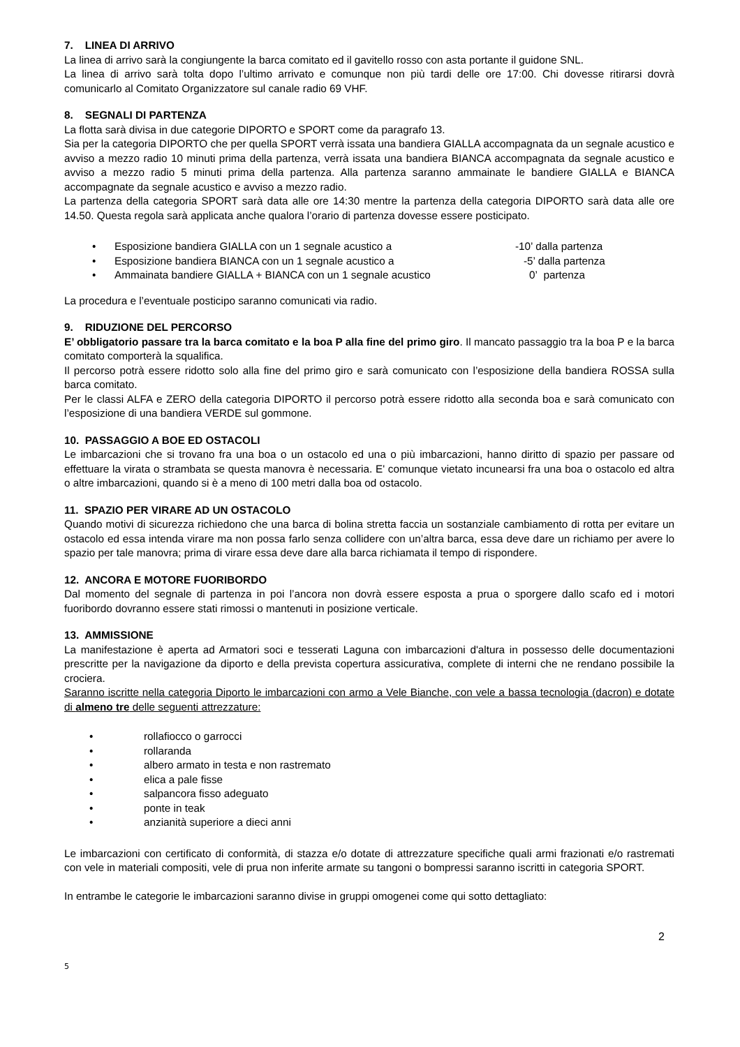7. LINEA DI ARRIVO
La linea di arrivo sarà la congiungente la barca comitato ed il gavitello rosso con asta portante il guidone SNL.
La linea di arrivo sarà tolta dopo l’ultimo arrivato e comunque non più tardi delle ore 17:00. Chi dovesse ritirarsi dovrà comunicarlo al Comitato Organizzatore sul canale radio 69 VHF.
8. SEGNALI DI PARTENZA
La flotta sarà divisa in due categorie DIPORTO e SPORT come da paragrafo 13.
Sia per la categoria DIPORTO che per quella SPORT verrà issata una bandiera GIALLA accompagnata da un segnale acustico e avviso a mezzo radio 10 minuti prima della partenza, verrà issata una bandiera BIANCA accompagnata da segnale acustico e avviso a mezzo radio 5 minuti prima della partenza. Alla partenza saranno ammainate le bandiere GIALLA e BIANCA accompagnate da segnale acustico e avviso a mezzo radio.
La partenza della categoria SPORT sarà data alle ore 14:30 mentre la partenza della categoria DIPORTO sarà data alle ore 14.50. Questa regola sarà applicata anche qualora l’orario di partenza dovesse essere posticipato.
• Esposizione bandiera GIALLA con un 1 segnale acustico a -10’ dalla partenza
• Esposizione bandiera BIANCA con un 1 segnale acustico a -5’ dalla partenza
• Ammainata bandiere GIALLA + BIANCA con un 1 segnale acustico 0’ partenza
La procedura e l’eventuale posticipo saranno comunicati via radio.
9. RIDUZIONE DEL PERCORSO
E’ obbligatorio passare tra la barca comitato e la boa P alla fine del primo giro. Il mancato passaggio tra la boa P e la barca comitato comporterà la squalifica.
Il percorso potrà essere ridotto solo alla fine del primo giro e sarà comunicato con l’esposizione della bandiera ROSSA sulla barca comitato.
Per le classi ALFA e ZERO della categoria DIPORTO il percorso potrà essere ridotto alla seconda boa e sarà comunicato con l’esposizione di una bandiera VERDE sul gommone.
10. PASSAGGIO A BOE ED OSTACOLI
Le imbarcazioni che si trovano fra una boa o un ostacolo ed una o più imbarcazioni, hanno diritto di spazio per passare od effettuare la virata o strambata se questa manovra è necessaria. E' comunque vietato incunearsi fra una boa o ostacolo ed altra o altre imbarcazioni, quando si è a meno di 100 metri dalla boa od ostacolo.
11. SPAZIO PER VIRARE AD UN OSTACOLO
Quando motivi di sicurezza richiedono che una barca di bolina stretta faccia un sostanziale cambiamento di rotta per evitare un ostacolo ed essa intenda virare ma non possa farlo senza collidere con un’altra barca, essa deve dare un richiamo per avere lo spazio per tale manovra; prima di virare essa deve dare alla barca richiamata il tempo di rispondere.
12. ANCORA E MOTORE FUORIBORDO
Dal momento del segnale di partenza in poi l’ancora non dovrà essere esposta a prua o sporgere dallo scafo ed i motori fuoribordo dovranno essere stati rimossi o mantenuti in posizione verticale.
13. AMMISSIONE
La manifestazione è aperta ad Armatori soci e tesserati Laguna con imbarcazioni d'altura in possesso delle documentazioni prescritte per la navigazione da diporto e della prevista copertura assicurativa, complete di interni che ne rendano possibile la crociera.
Saranno iscritte nella categoria Diporto le imbarcazioni con armo a Vele Bianche, con vele a bassa tecnologia (dacron) e dotate di almeno tre delle seguenti attrezzature:
• rollafiocco o garrocci
• rollaranda
• albero armato in testa e non rastremato
• elica a pale fisse
• salpancora fisso adeguato
• ponte in teak
• anzianità superiore a dieci anni
Le imbarcazioni con certificato di conformità, di stazza e/o dotate di attrezzature specifiche quali armi frazionati e/o rastremati con vele in materiali compositi, vele di prua non inferite armate su tangoni o bompressi saranno iscritti in categoria SPORT.
In entrambe le categorie le imbarcazioni saranno divise in gruppi omogenei come qui sotto dettagliato:
2
5